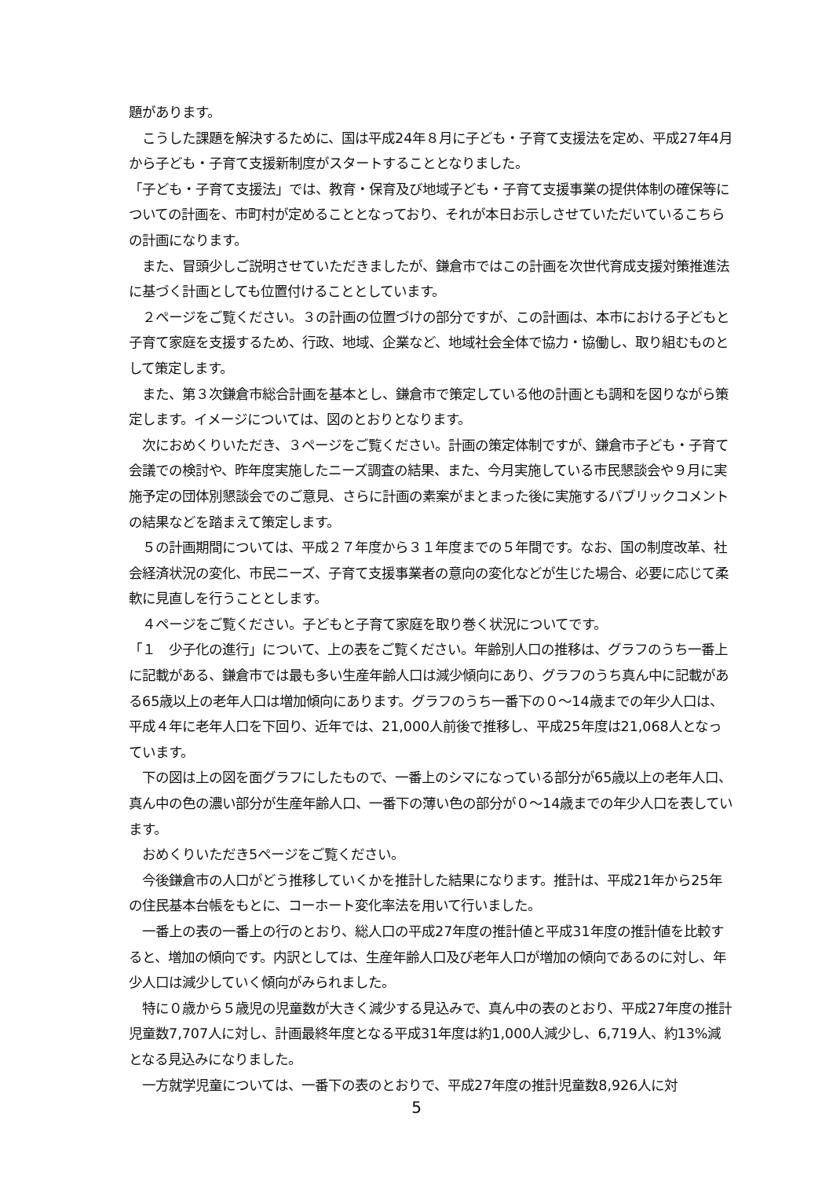題があります。
　こうした課題を解決するために、国は平成24年８月に子ども・子育て支援法を定め、平成27年4月から子ども・子育て支援新制度がスタートすることとなりました。
「子ども・子育て支援法」では、教育・保育及び地域子ども・子育て支援事業の提供体制の確保等についての計画を、市町村が定めることとなっており、それが本日お示しさせていただいているこちらの計画になります。
　また、冒頭少しご説明させていただきましたが、鎌倉市ではこの計画を次世代育成支援対策推進法に基づく計画としても位置付けることとしています。
　２ページをご覧ください。３の計画の位置づけの部分ですが、この計画は、本市における子どもと子育て家庭を支援するため、行政、地域、企業など、地域社会全体で協力・協働し、取り組むものとして策定します。
　また、第３次鎌倉市総合計画を基本とし、鎌倉市で策定している他の計画とも調和を図りながら策定します。イメージについては、図のとおりとなります。
　次におめくりいただき、３ページをご覧ください。計画の策定体制ですが、鎌倉市子ども・子育て会議での検討や、昨年度実施したニーズ調査の結果、また、今月実施している市民懇談会や９月に実施予定の団体別懇談会でのご意見、さらに計画の素案がまとまった後に実施するパブリックコメントの結果などを踏まえて策定します。
　５の計画期間については、平成２７年度から３１年度までの５年間です。なお、国の制度改革、社会経済状況の変化、市民ニーズ、子育て支援事業者の意向の変化などが生じた場合、必要に応じて柔軟に見直しを行うこととします。
　４ページをご覧ください。子どもと子育て家庭を取り巻く状況についてです。
「１　少子化の進行」について、上の表をご覧ください。年齢別人口の推移は、グラフのうち一番上に記載がある、鎌倉市では最も多い生産年齢人口は減少傾向にあり、グラフのうち真ん中に記載がある65歳以上の老年人口は増加傾向にあります。グラフのうち一番下の０～14歳までの年少人口は、平成４年に老年人口を下回り、近年では、21,000人前後で推移し、平成25年度は21,068人となっています。
　下の図は上の図を面グラフにしたもので、一番上のシマになっている部分が65歳以上の老年人口、真ん中の色の濃い部分が生産年齢人口、一番下の薄い色の部分が０～14歳までの年少人口を表しています。
　おめくりいただき5ページをご覧ください。
　今後鎌倉市の人口がどう推移していくかを推計した結果になります。推計は、平成21年から25年の住民基本台帳をもとに、コーホート変化率法を用いて行いました。
　一番上の表の一番上の行のとおり、総人口の平成27年度の推計値と平成31年度の推計値を比較すると、増加の傾向です。内訳としては、生産年齢人口及び老年人口が増加の傾向であるのに対し、年少人口は減少していく傾向がみられました。
　特に０歳から５歳児の児童数が大きく減少する見込みで、真ん中の表のとおり、平成27年度の推計児童数7,707人に対し、計画最終年度となる平成31年度は約1,000人減少し、6,719人、約13%減となる見込みになりました。
　一方就学児童については、一番下の表のとおりで、平成27年度の推計児童数8,926人に対
5